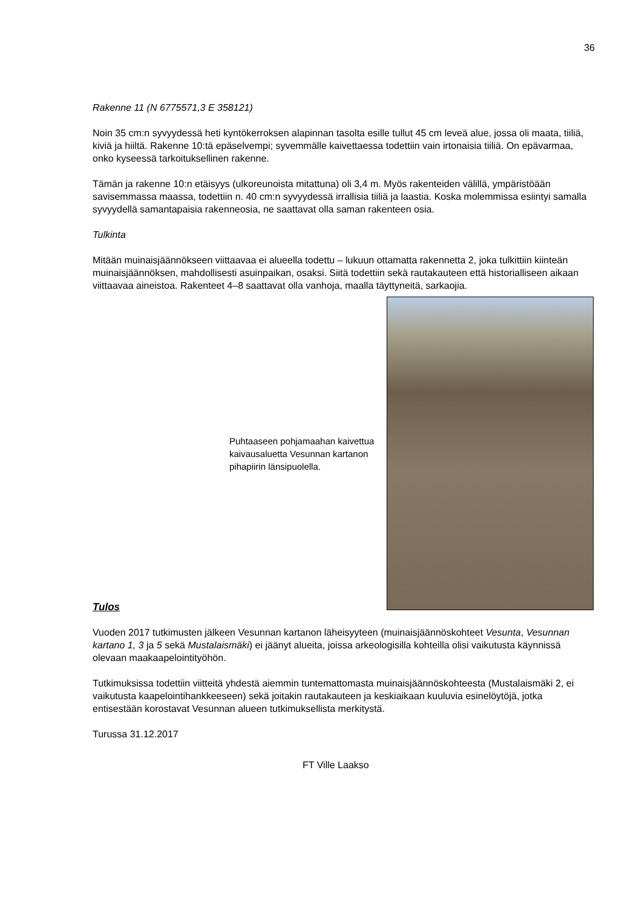36
Rakenne 11 (N 6775571,3 E 358121)
Noin 35 cm:n syvyydessä heti kyntökerroksen alapinnan tasolta esille tullut 45 cm leveä alue, jossa oli maata, tiiliä, kiviä ja hiiltä. Rakenne 10:tä epäselvempi; syvemmälle kaivettaessa todettiin vain irtonaisia tiiliä. On epävarmaa, onko kyseessä tarkoituksellinen rakenne.
Tämän ja rakenne 10:n etäisyys (ulkoreunoista mitattuna) oli 3,4 m. Myös rakenteiden välillä, ympäristöään savisemmassa maassa, todettiin n. 40 cm:n syvyydessä irrallisia tiiliä ja laastia. Koska molemmissa esiintyi samalla syvyydellä samantapaisia rakenneosia, ne saattavat olla saman rakenteen osia.
Tulkinta
Mitään muinaisjäännökseen viittaavaa ei alueella todettu – lukuun ottamatta rakennetta 2, joka tulkittiin kiinteän muinaisjäännöksen, mahdollisesti asuinpaikan, osaksi. Siitä todettiin sekä rautakauteen että historialliseen aikaan viittaavaa aineistoa. Rakenteet 4–8 saattavat olla vanhoja, maalla täyttyneitä, sarkaojia.
Puhtaaseen pohjamaahan kaivettua kaivausaluetta Vesunnan kartanon pihapiirin länsipuolella.
Tulos
Vuoden 2017 tutkimusten jälkeen Vesunnan kartanon läheisyyteen (muinaisjäännöskohteet Vesunta, Vesunnan kartano 1, 3 ja 5 sekä Mustalaismäki) ei jäänyt alueita, joissa arkeologisilla kohteilla olisi vaikutusta käynnissä olevaan maakaapelointityöhön.
Tutkimuksissa todettiin viitteitä yhdestä aiemmin tuntemattomasta muinaisjäännöskohteesta (Mustalaismäki 2, ei vaikutusta kaapelointihankkeeseen) sekä joitakin rautakauteen ja keskiaikaan kuuluvia esinelöytöjä, jotka entisestään korostavat Vesunnan alueen tutkimuksellista merkitystä.
Turussa 31.12.2017
FT Ville Laakso